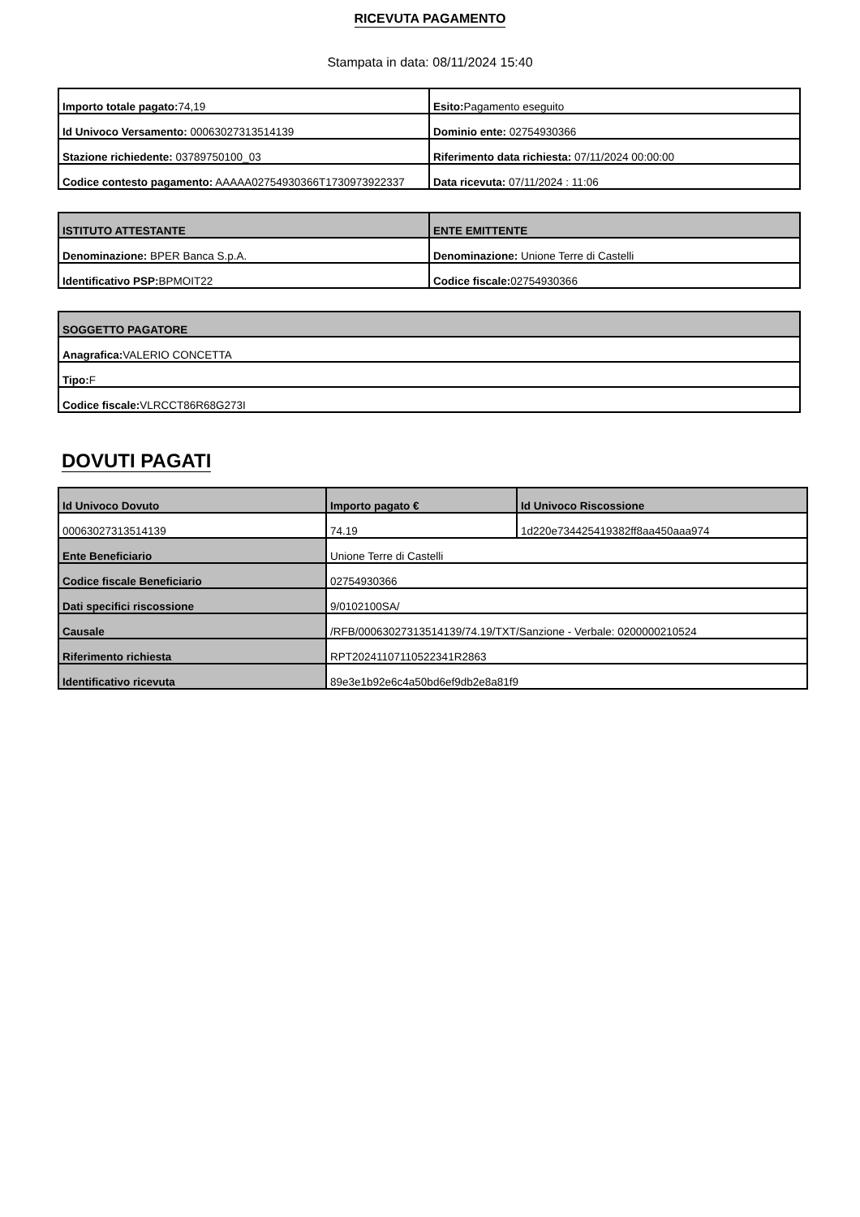RICEVUTA PAGAMENTO
Stampata in data: 08/11/2024 15:40
| Importo totale pagato: 74,19 | Esito: Pagamento eseguito |
| Id Univoco Versamento: 00063027313514139 | Dominio ente: 02754930366 |
| Stazione richiedente: 03789750100_03 | Riferimento data richiesta: 07/11/2024 00:00:00 |
| Codice contesto pagamento: AAAAA02754930366T1730973922337 | Data ricevuta: 07/11/2024 : 11:06 |
| ISTITUTO ATTESTANTE | ENTE EMITTENTE |
| --- | --- |
| Denominazione: BPER Banca S.p.A. | Denominazione: Unione Terre di Castelli |
| Identificativo PSP: BPMOIT22 | Codice fiscale: 02754930366 |
| SOGGETTO PAGATORE |
| --- |
| Anagrafica: VALERIO CONCETTA |
| Tipo: F |
| Codice fiscale: VLRCCT86R68G273I |
DOVUTI PAGATI
| Id Univoco Dovuto | Importo pagato € | Id Univoco Riscossione |
| --- | --- | --- |
| 00063027313514139 | 74.19 | 1d220e734425419382ff8aa450aaa974 |
| Ente Beneficiario | Unione Terre di Castelli | |
| Codice fiscale Beneficiario | 02754930366 | |
| Dati specifici riscossione | 9/0102100SA/ | |
| Causale | /RFB/00063027313514139/74.19/TXT/Sanzione - Verbale: 0200000210524 | |
| Riferimento richiesta | RPT20241107110522341R2863 | |
| Identificativo ricevuta | 89e3e1b92e6c4a50bd6ef9db2e8a81f9 | |